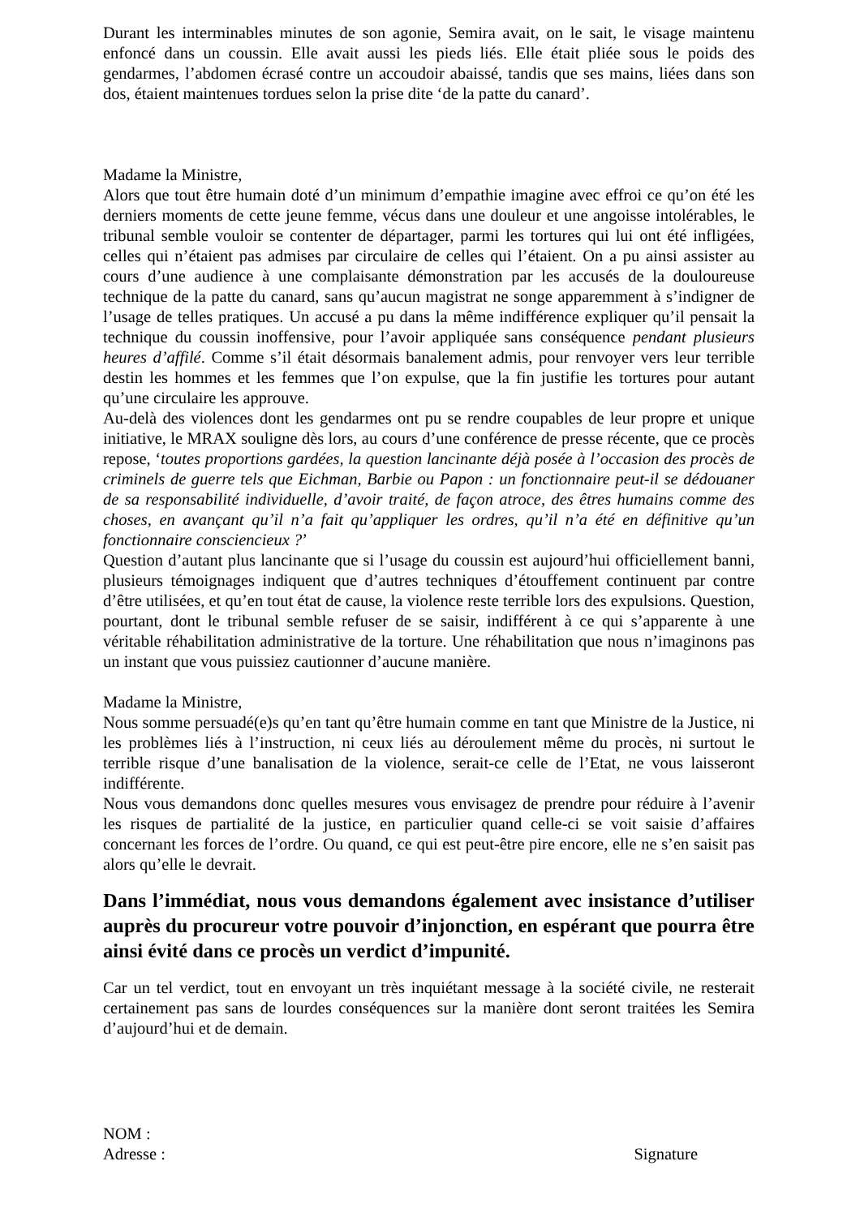Durant les interminables minutes de son agonie, Semira avait, on le sait, le visage maintenu enfoncé dans un coussin. Elle avait aussi les pieds liés. Elle était pliée sous le poids des gendarmes, l’abdomen écrasé contre un accoudoir abaissé, tandis que ses mains, liées dans son dos, étaient maintenues tordues selon la prise dite ‘de la patte du canard’.
Madame la Ministre,
Alors que tout être humain doté d’un minimum d’empathie imagine avec effroi ce qu’on été les derniers moments de cette jeune femme, vécus dans une douleur et une angoisse intolérables, le tribunal semble vouloir se contenter de départager, parmi les tortures qui lui ont été infligées, celles qui n’étaient pas admises par circulaire de celles qui l’étaient. On a pu ainsi assister au cours d’une audience à une complaisante démonstration par les accusés de la douloureuse technique de la patte du canard, sans qu’aucun magistrat ne songe apparemment à s’indigner de l’usage de telles pratiques. Un accusé a pu dans la même indifférence expliquer qu’il pensait la technique du coussin inoffensive, pour l’avoir appliquée sans conséquence pendant plusieurs heures d’affilé. Comme s’il était désormais banalement admis, pour renvoyer vers leur terrible destin les hommes et les femmes que l’on expulse, que la fin justifie les tortures pour autant qu’une circulaire les approuve.
Au-delà des violences dont les gendarmes ont pu se rendre coupables de leur propre et unique initiative, le MRAX souligne dès lors, au cours d’une conférence de presse récente, que ce procès repose, ‘toutes proportions gardées, la question lancinante déjà posée à l’occasion des procès de criminels de guerre tels que Eichman, Barbie ou Papon : un fonctionnaire peut-il se dédouaner de sa responsabilité individuelle, d’avoir traité, de façon atroce, des êtres humains comme des choses, en avançant qu’il n’a fait qu’appliquer les ordres, qu’il n’a été en définitive qu’un fonctionnaire consciencieux ?’
Question d’autant plus lancinante que si l’usage du coussin est aujourd’hui officiellement banni, plusieurs témoignages indiquent que d’autres techniques d’étouffement continuent par contre d’être utilisées, et qu’en tout état de cause, la violence reste terrible lors des expulsions. Question, pourtant, dont le tribunal semble refuser de se saisir, indifférent à ce qui s’apparente à une véritable réhabilitation administrative de la torture. Une réhabilitation que nous n’imaginons pas un instant que vous puissiez cautionner d’aucune manière.
Madame la Ministre,
Nous somme persuadé(e)s qu’en tant qu’être humain comme en tant que Ministre de la Justice, ni les problèmes liés à l’instruction, ni ceux liés au déroulement même du procès, ni surtout le terrible risque d’une banalisation de la violence, serait-ce celle de l’Etat, ne vous laisseront indifférente.
Nous vous demandons donc quelles mesures vous envisagez de prendre pour réduire à l’avenir les risques de partialité de la justice, en particulier quand celle-ci se voit saisie d’affaires concernant les forces de l’ordre. Ou quand, ce qui est peut-être pire encore, elle ne s’en saisit pas alors qu’elle le devrait.
Dans l’immédiat, nous vous demandons également avec insistance d’utiliser auprès du procureur votre pouvoir d’injonction, en espérant que pourra être ainsi évité dans ce procès un verdict d’impunité.
Car un tel verdict, tout en envoyant un très inquiétant message à la société civile, ne resterait certainement pas sans de lourdes conséquences sur la manière dont seront traitées les Semira d’aujourd’hui et de demain.
NOM :
Adresse : Signature